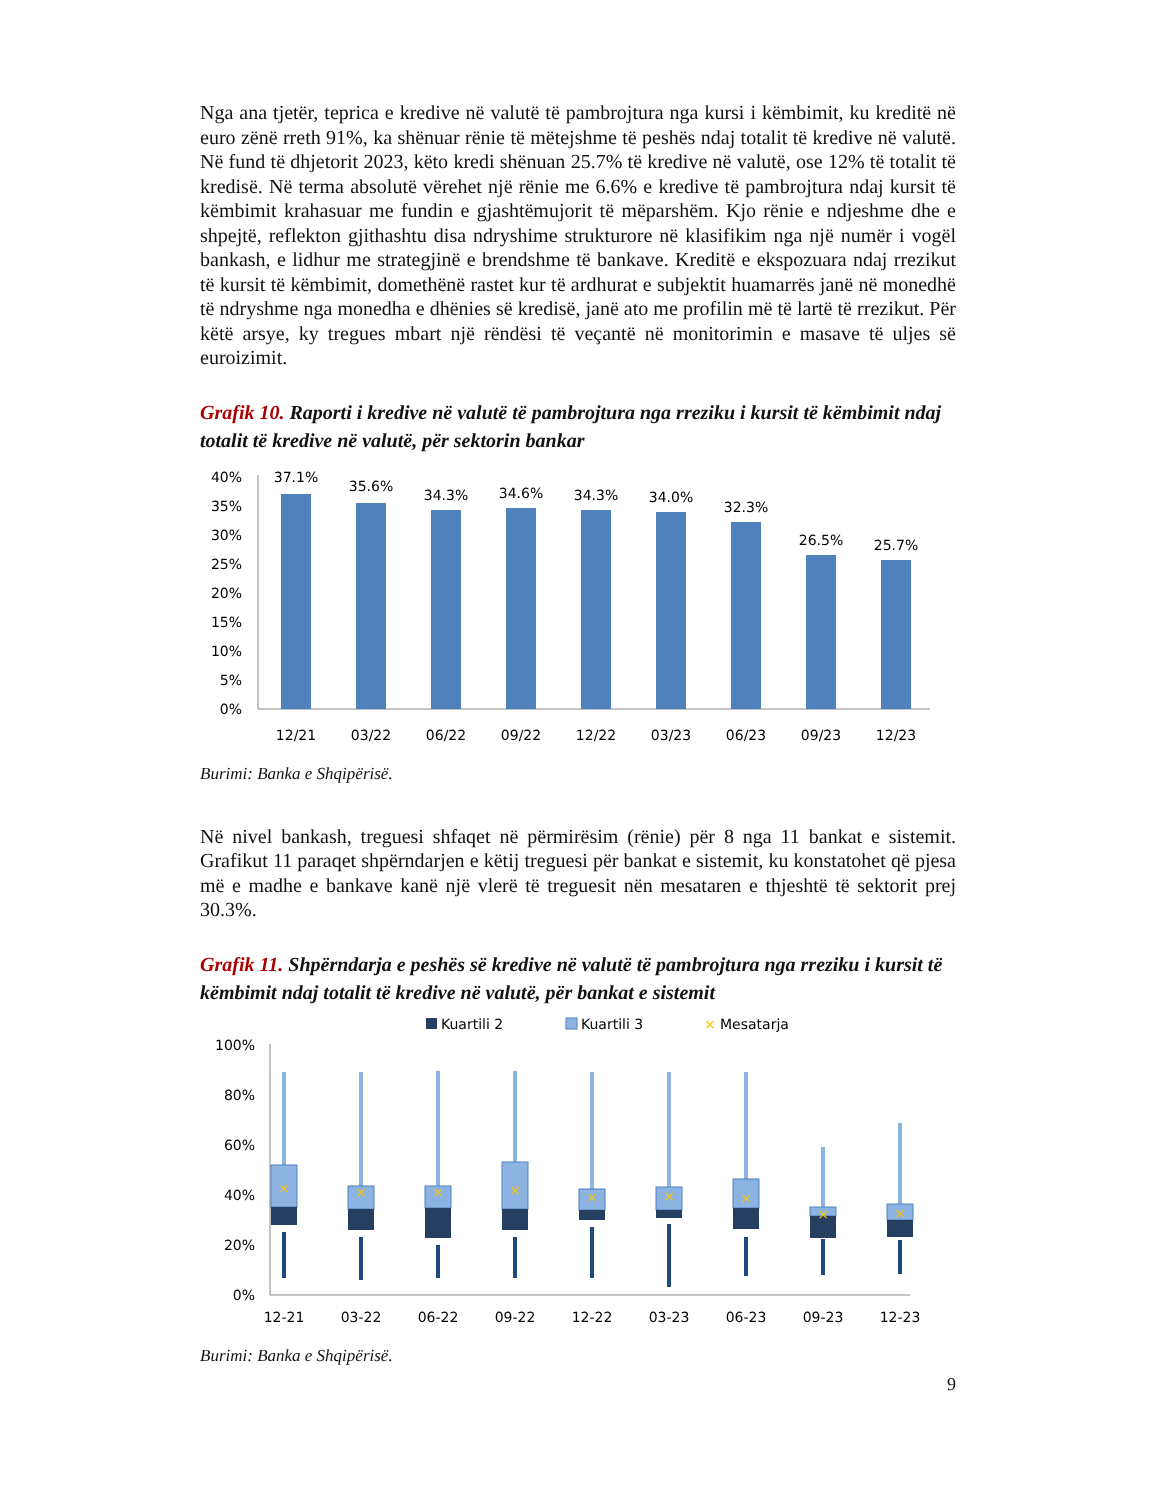Nga ana tjetër, teprica e kredive në valutë të pambrojtura nga kursi i këmbimit, ku kreditë në euro zënë rreth 91%, ka shënuar rënie të mëtejshme të peshës ndaj totalit të kredive në valutë. Në fund të dhjetorit 2023, këto kredi shënuan 25.7% të kredive në valutë, ose 12% të totalit të kredisë. Në terma absolutë vërehet një rënie me 6.6% e kredive të pambrojtura ndaj kursit të këmbimit krahasuar me fundin e gjashtëmujorit të mëparshëm. Kjo rënie e ndjeshme dhe e shpejtë, reflekton gjithashtu disa ndryshime strukturore në klasifikim nga një numër i vogël bankash, e lidhur me strategjinë e brendshme të bankave. Kreditë e ekspozuara ndaj rrezikut të kursit të këmbimit, domethënë rastet kur të ardhurat e subjektit huamarrës janë në monedhë të ndryshme nga monedha e dhënies së kredisë, janë ato me profilin më të lartë të rrezikut. Për këtë arsye, ky tregues mbart një rëndësi të veçantë në monitorimin e masave të uljes së euroizimit.
Grafik 10. Raporti i kredive në valutë të pambrojtura nga rreziku i kursit të këmbimit ndaj totalit të kredive në valutë, për sektorin bankar
40%
35%
30%
25%
20%
15%
10%
5%
0%
37.1%
35.6%
34.3%
34.6%
34.3%
34.0%
32.3%
26.5%
25.7%
12/21
03/22
06/22
09/22
12/22
03/23
06/23
09/23
12/23
Burimi: Banka e Shqipërisë.
Në nivel bankash, treguesi shfaqet në përmirësim (rënie) për 8 nga 11 bankat e sistemit. Grafikut 11 paraqet shpërndarjen e këtij treguesi për bankat e sistemit, ku konstatohet që pjesa më e madhe e bankave kanë një vlerë të treguesit nën mesataren e thjeshtë të sektorit prej 30.3%.
Grafik 11. Shpërndarja e peshës së kredive në valutë të pambrojtura nga rreziku i kursit të këmbimit ndaj totalit të kredive në valutë, për bankat e sistemit
Kuartili 2
Kuartili 3
×
Mesatarja
100%
80%
60%
40%
20%
0%
×
×
×
×
×
×
×
×
×
12-21
03-22
06-22
09-22
12-22
03-23
06-23
09-23
12-23
Burimi: Banka e Shqipërisë.
9